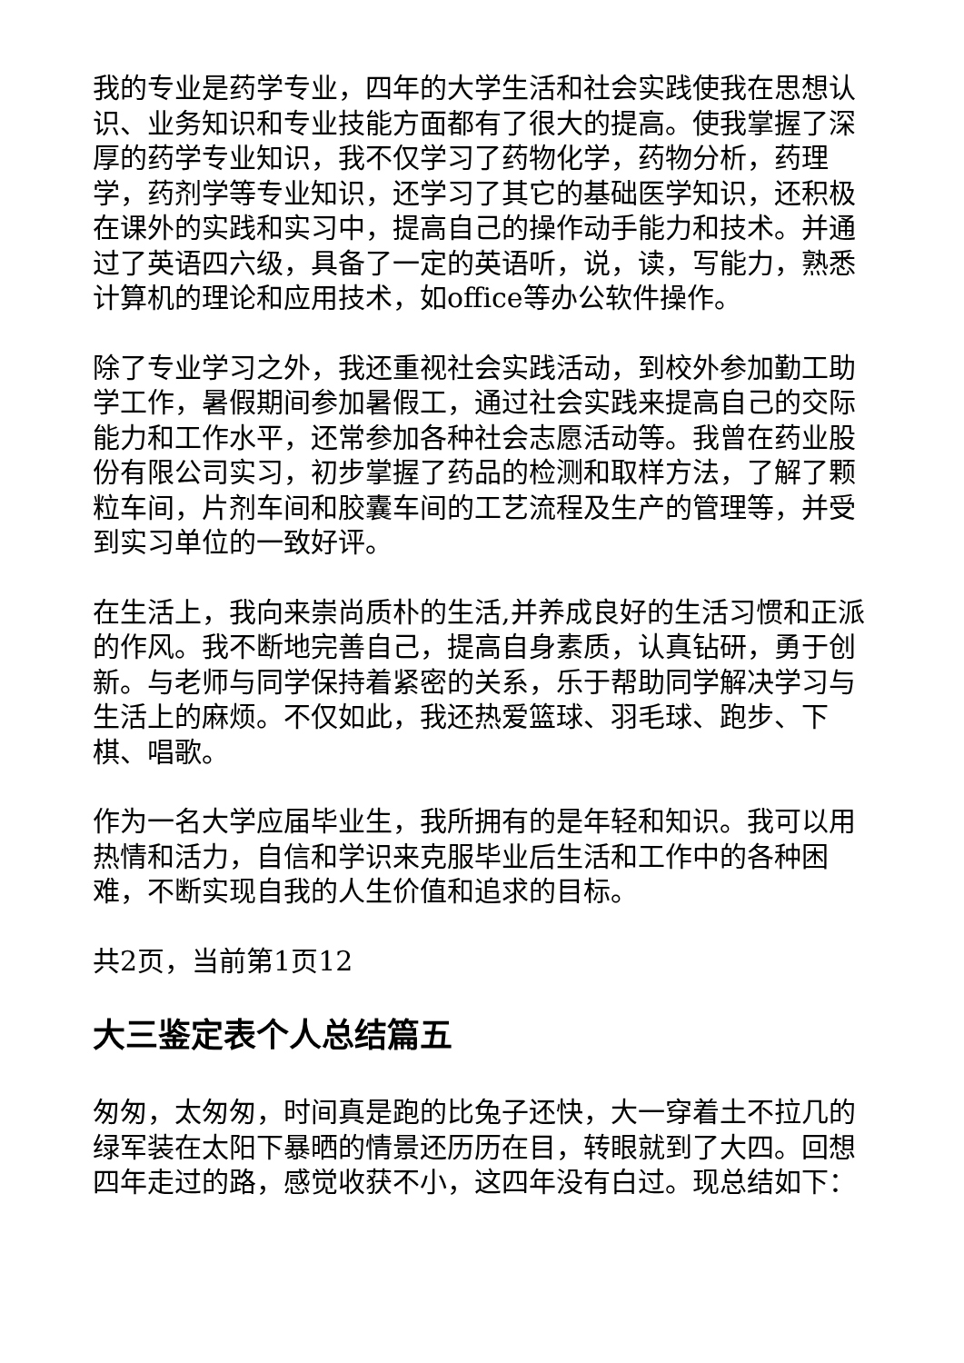我的专业是药学专业，四年的大学生活和社会实践使我在思想认识、业务知识和专业技能方面都有了很大的提高。使我掌握了深厚的药学专业知识，我不仅学习了药物化学，药物分析，药理学，药剂学等专业知识，还学习了其它的基础医学知识，还积极在课外的实践和实习中，提高自己的操作动手能力和技术。并通过了英语四六级，具备了一定的英语听，说，读，写能力，熟悉计算机的理论和应用技术，如office等办公软件操作。
除了专业学习之外，我还重视社会实践活动，到校外参加勤工助学工作，暑假期间参加暑假工，通过社会实践来提高自己的交际能力和工作水平，还常参加各种社会志愿活动等。我曾在药业股份有限公司实习，初步掌握了药品的检测和取样方法，了解了颗粒车间，片剂车间和胶囊车间的工艺流程及生产的管理等，并受到实习单位的一致好评。
在生活上，我向来崇尚质朴的生活,并养成良好的生活习惯和正派的作风。我不断地完善自己，提高自身素质，认真钻研，勇于创新。与老师与同学保持着紧密的关系，乐于帮助同学解决学习与生活上的麻烦。不仅如此，我还热爱篮球、羽毛球、跑步、下棋、唱歌。
作为一名大学应届毕业生，我所拥有的是年轻和知识。我可以用热情和活力，自信和学识来克服毕业后生活和工作中的各种困难，不断实现自我的人生价值和追求的目标。
共2页，当前第1页12
大三鉴定表个人总结篇五
匆匆，太匆匆，时间真是跑的比兔子还快，大一穿着土不拉几的绿军装在太阳下暴晒的情景还历历在目，转眼就到了大四。回想四年走过的路，感觉收获不小，这四年没有白过。现总结如下：